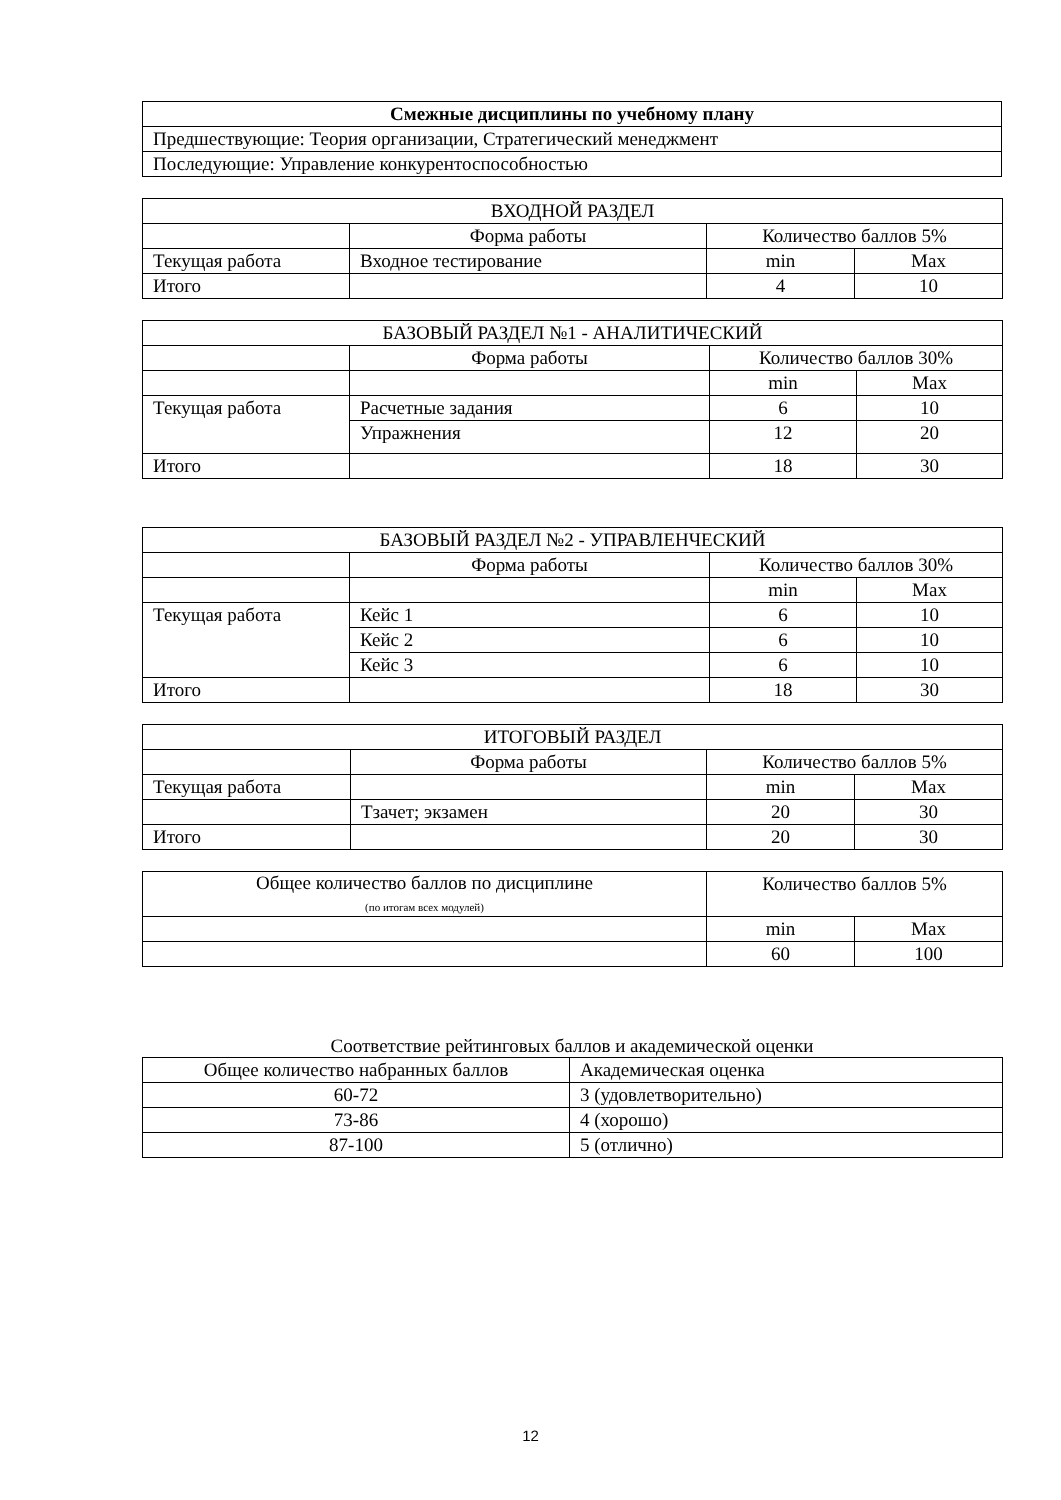| Смежные дисциплины по учебному плану |
| --- |
| Предшествующие: Теория организации, Стратегический менеджмент |
| Последующие: Управление конкурентоспособностью |
| ВХОДНОЙ РАЗДЕЛ | | | |
| | Форма работы | Количество баллов 5% | |
| Текущая работа | Входное тестирование | min | Max |
| Итого | | 4 | 10 |
| БАЗОВЫЙ РАЗДЕЛ №1 - АНАЛИТИЧЕСКИЙ | | | |
| | Форма работы | Количество баллов 30% | |
| | | min | Max |
| Текущая работа | Расчетные задания | 6 | 10 |
| | Упражнения | 12 | 20 |
| Итого | | 18 | 30 |
| БАЗОВЫЙ РАЗДЕЛ №2 - УПРАВЛЕНЧЕСКИЙ | | | |
| | Форма работы | Количество баллов 30% | |
| | | min | Max |
| Текущая работа | Кейс 1 | 6 | 10 |
| | Кейс 2 | 6 | 10 |
| | Кейс 3 | 6 | 10 |
| Итого | | 18 | 30 |
| ИТОГОВЫЙ РАЗДЕЛ | | | |
| | Форма работы | Количество баллов 5% | |
| Текущая работа | | min | Max |
| | Тзачет; экзамен | 20 | 30 |
| Итого | | 20 | 30 |
| Общее количество баллов по дисциплине (по итогам всех модулей) | Количество баллов 5% | |
| | min | Max |
| | 60 | 100 |
Соответствие рейтинговых баллов и академической оценки
| Общее количество набранных баллов | Академическая оценка |
| 60-72 | 3 (удовлетворительно) |
| 73-86 | 4 (хорошо) |
| 87-100 | 5 (отлично) |
12